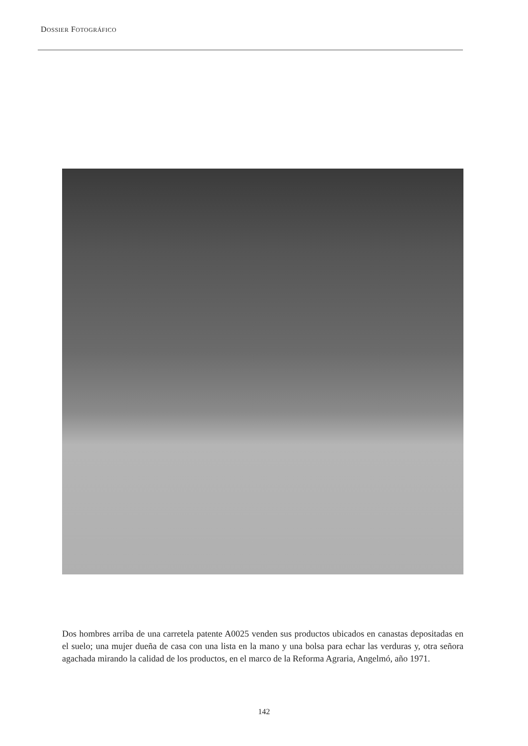DOSSIER FOTOGRÁFICO
Dos hombres arriba de una carretela patente A0025 venden sus productos ubicados en canastas depositadas en el suelo; una mujer dueña de casa con una lista en la mano y una bolsa para echar las verduras y, otra señora agachada mirando la calidad de los productos, en el marco de la Reforma Agraria, Angelmó, año 1971.
142